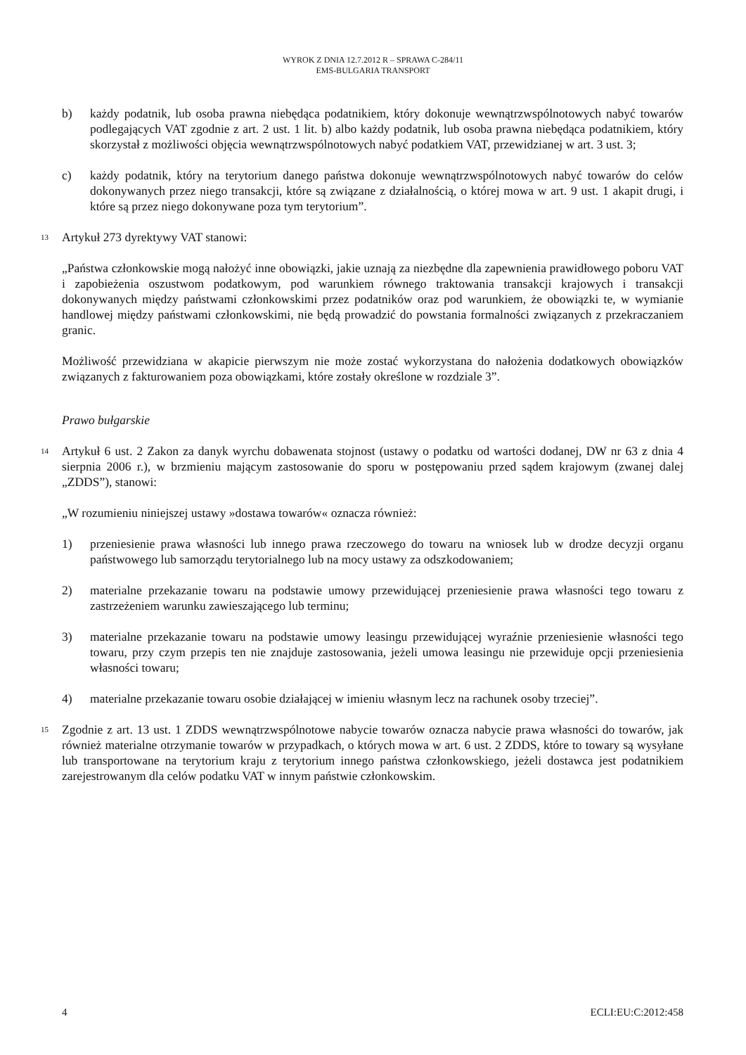WYROK Z DNIA 12.7.2012 R – SPRAWA C-284/11
EMS-BULGARIA TRANSPORT
b) każdy podatnik, lub osoba prawna niebędąca podatnikiem, który dokonuje wewnątrzwspólnotowych nabyć towarów podlegających VAT zgodnie z art. 2 ust. 1 lit. b) albo każdy podatnik, lub osoba prawna niebędąca podatnikiem, który skorzystał z możliwości objęcia wewnątrzwspólnotowych nabyć podatkiem VAT, przewidzianej w art. 3 ust. 3;
c) każdy podatnik, który na terytorium danego państwa dokonuje wewnątrzwspólnotowych nabyć towarów do celów dokonywanych przez niego transakcji, które są związane z działalnością, o której mowa w art. 9 ust. 1 akapit drugi, i które są przez niego dokonywane poza tym terytorium”.
13 Artykuł 273 dyrektywy VAT stanowi:
„Państwa członkowskie mogą nałożyć inne obowiązki, jakie uznają za niezbędne dla zapewnienia prawidłowego poboru VAT i zapobieżenia oszustwom podatkowym, pod warunkiem równego traktowania transakcji krajowych i transakcji dokonywanych między państwami członkowskimi przez podatników oraz pod warunkiem, że obowiązki te, w wymianie handlowej między państwami członkowskimi, nie będą prowadzić do powstania formalności związanych z przekraczaniem granic.
Możliwość przewidziana w akapicie pierwszym nie może zostać wykorzystana do nałożenia dodatkowych obowiązków związanych z fakturowaniem poza obowiązkami, które zostały określone w rozdziale 3”.
Prawo bułgarskie
14 Artykuł 6 ust. 2 Zakon za danyk wyrchu dobawenata stojnost (ustawy o podatku od wartości dodanej, DW nr 63 z dnia 4 sierpnia 2006 r.), w brzmieniu mającym zastosowanie do sporu w postępowaniu przed sądem krajowym (zwanej dalej „ZDDS”), stanowi:
„W rozumieniu niniejszej ustawy »dostawa towarów« oznacza również:
1) przeniesienie prawa własności lub innego prawa rzeczowego do towaru na wniosek lub w drodze decyzji organu państwowego lub samorządu terytorialnego lub na mocy ustawy za odszkodowaniem;
2) materialne przekazanie towaru na podstawie umowy przewidującej przeniesienie prawa własności tego towaru z zastrzeżeniem warunku zawieszającego lub terminu;
3) materialne przekazanie towaru na podstawie umowy leasingu przewidującej wyraźnie przeniesienie własności tego towaru, przy czym przepis ten nie znajduje zastosowania, jeżeli umowa leasingu nie przewiduje opcji przeniesienia własności towaru;
4) materialne przekazanie towaru osobie działającej w imieniu własnym lecz na rachunek osoby trzeciej”.
15 Zgodnie z art. 13 ust. 1 ZDDS wewnątrzwspólnotowe nabycie towarów oznacza nabycie prawa własności do towarów, jak również materialne otrzymanie towarów w przypadkach, o których mowa w art. 6 ust. 2 ZDDS, które to towary są wysyłane lub transportowane na terytorium kraju z terytorium innego państwa członkowskiego, jeżeli dostawca jest podatnikiem zarejestrowanym dla celów podatku VAT w innym państwie członkowskim.
4 ECLI:EU:C:2012:458